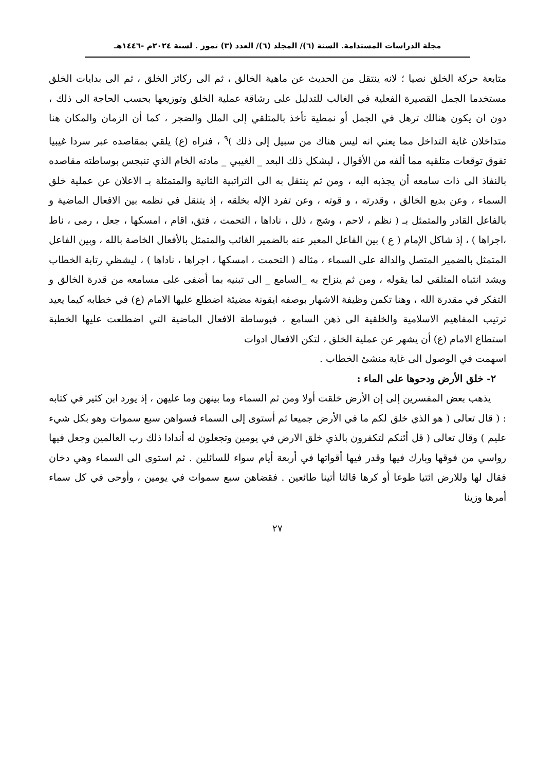مجلة الدراسات المستدامة. السنة (٦)/ المجلد (٦)/ العدد (٣) تموز . لسنة ٢٠٢٤م -١٤٤٦هـ
متابعة حركة الخلق نصيا ؛ لانه ينتقل من الحديث عن ماهية الخالق ، ثم الى ركائز الخلق ، ثم الى بدايات الخلق مستخدما الجمل القصيرة الفعلية في الغالب للتدليل على رشاقة عملية الخلق وتوزيعها بحسب الحاجة الى ذلك ، دون ان يكون هنالك ترهل في الجمل أو نمطية تأخذ بالمتلقي إلى الملل والضجر ، كما أن الزمان والمكان هنا متداخلان غاية التداخل مما يعني انه ليس هناك من سبيل إلى ذلك )<sup>٩</sup> ، فنراه (ع) يلقي بمقاصده عبر سردا غيبيا تفوق توقعات متلقيه مما ألفه من الأقوال ، ليشكل ذلك البعد _ الغيبي _ مادته الخام الذي تنبجس بوساطته مقاصده بالنفاذ الى ذات سامعه أن يجذبه اليه ، ومن ثم ينتقل به الى التراتبية الثانية والمتمثلة بـ الاعلان عن عملية خلق السماء ، وعن بديع الخالق ، وقدرته ، و قوته ، وعن تفرد الإله بخلقه ، إذ يتنقل في نظمه بين الافعال الماضية و بالفاعل القادر والمتمثل بـ ( نظم ، لاحم ، وشج ، ذلل ، ناداها ، التحمت ، فتق، اقام ، امسكها ، جعل ، رمى ، ناط ،اجراها ) ، إذ شاكل الإمام ( ع ) بين الفاعل المعبر عنه بالضمير الغائب والمتمثل بالأفعال الخاصة بالله ، وبين الفاعل المتمثل بالضمير المتصل والدالة على السماء ، مثاله ( التحمت ، امسكها ، اجراها ، ناداها ) ، ليشظي رتابة الخطاب ويشد انتباه المتلقي لما يقوله ، ومن ثم ينزاح به _السامع _ الى تبنيه بما أضفى على مسامعه من قدرة الخالق و التفكر في مقدرة الله ، وهنا تكمن وظيفة الاشهار بوصفه ايقونة مضيئة اضطلع عليها الامام (ع) في خطابه كيما يعيد ترتيب المفاهيم الاسلامية والخلقية الى ذهن السامع ، فبوساطة الافعال الماضية التي اضطلعت عليها الخطبة استطاع الامام (ع) أن يشهر عن عملية الخلق ، لتكن الافعال ادوات
اسهمت في الوصول الى غاية منشئ الخطاب .
٢- خلق الأرض ودحوها على الماء :
يذهب بعض المفسرين إلى إن الأرض خلقت أولا ومن ثم السماء وما بينهن وما عليهن ، إذ يورد ابن كثير في كتابه : ( قال تعالى ( هو الذي خلق لكم ما في الأرض جميعا ثم أستوى إلى السماء فسواهن سبع سموات وهو بكل شيء عليم ) وقال تعالى ( قل أئنكم لتكفرون بالذي خلق الارض في يومين وتجعلون له أندادا ذلك رب العالمين وجعل فيها رواسي من فوقها وبارك فيها وقدر فيها أقواتها في أربعة أيام سواء للسائلين . ثم استوى الى السماء وهي دخان فقال لها وللارض ائتيا طوعا أو كرها قالتا أتينا طائعين . فقضاهن سبع سموات في يومين ، وأوحى في كل سماء أمرها وزينا
٢٧